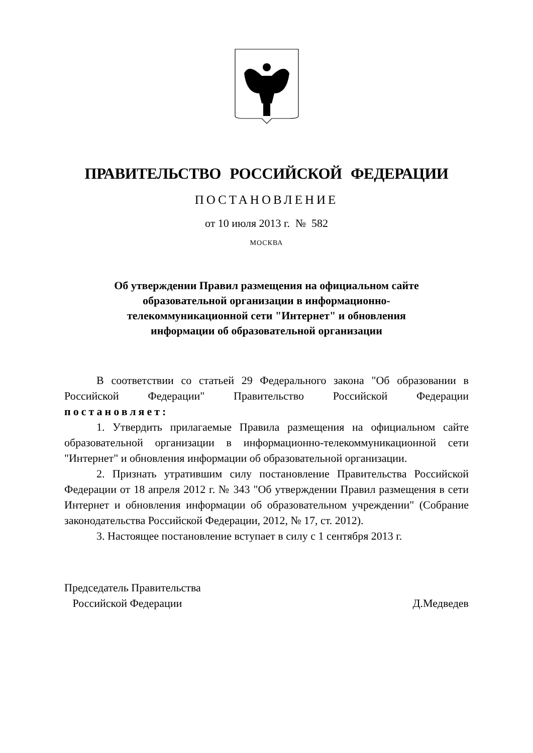ПРАВИТЕЛЬСТВО РОССИЙСКОЙ ФЕДЕРАЦИИ
ПОСТАНОВЛЕНИЕ
от 10 июля 2013 г. № 582
МОСКВА
Об утверждении Правил размещения на официальном сайте
образовательной организации в информационно-
телекоммуникационной сети "Интернет" и обновления
информации об образовательной организации
В соответствии со статьей 29 Федерального закона "Об образовании в Российской Федерации" Правительство Российской Федерации постановляет:
1. Утвердить прилагаемые Правила размещения на официальном сайте образовательной организации в информационно-телекоммуникационной сети "Интернет" и обновления информации об образовательной организации.
2. Признать утратившим силу постановление Правительства Российской Федерации от 18 апреля 2012 г. № 343 "Об утверждении Правил размещения в сети Интернет и обновления информации об образовательном учреждении" (Собрание законодательства Российской Федерации, 2012, № 17, ст. 2012).
3. Настоящее постановление вступает в силу с 1 сентября 2013 г.
Председатель Правительства
Российской Федерации
Д.Медведев